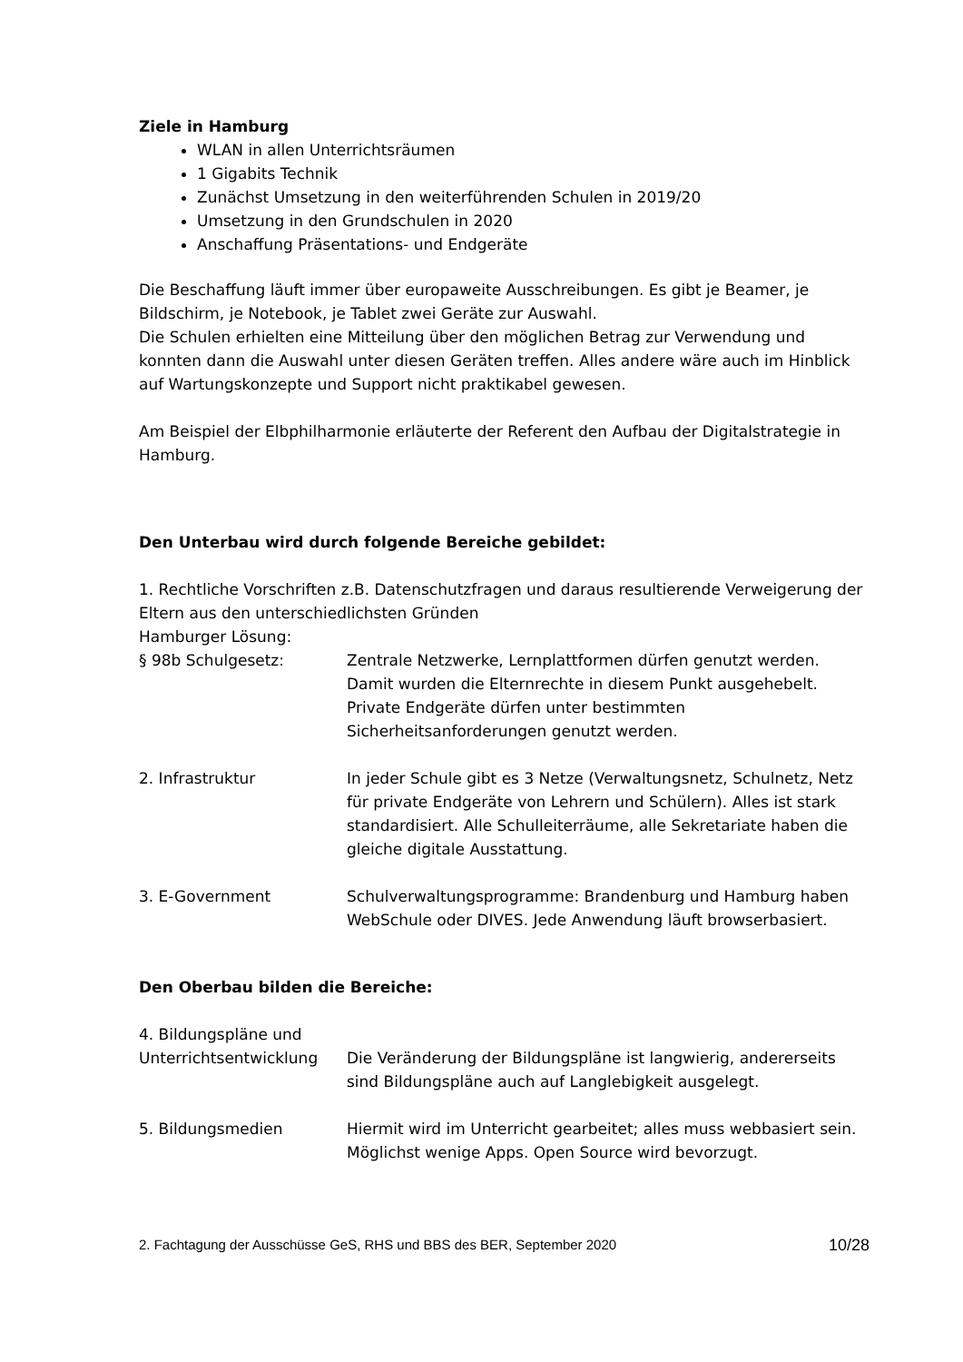Ziele in Hamburg
WLAN in allen Unterrichtsräumen
1 Gigabits Technik
Zunächst Umsetzung in den weiterführenden Schulen in 2019/20
Umsetzung in den Grundschulen in 2020
Anschaffung Präsentations- und Endgeräte
Die Beschaffung läuft immer über europaweite Ausschreibungen. Es gibt je Beamer, je Bildschirm, je Notebook, je Tablet zwei Geräte zur Auswahl.
Die Schulen erhielten eine Mitteilung über den möglichen Betrag zur Verwendung und konnten dann die Auswahl unter diesen Geräten treffen. Alles andere wäre auch im Hinblick auf Wartungskonzepte und Support nicht praktikabel gewesen.
Am Beispiel der Elbphilharmonie erläuterte der Referent den Aufbau der Digitalstrategie in Hamburg.
Den Unterbau wird durch folgende Bereiche gebildet:
1. Rechtliche Vorschriften z.B. Datenschutzfragen und daraus resultierende Verweigerung der Eltern aus den unterschiedlichsten Gründen
Hamburger Lösung:
§ 98b Schulgesetz: Zentrale Netzwerke, Lernplattformen dürfen genutzt werden. Damit wurden die Elternrechte in diesem Punkt ausgehebelt. Private Endgeräte dürfen unter bestimmten Sicherheitsanforderungen genutzt werden.
2. Infrastruktur In jeder Schule gibt es 3 Netze (Verwaltungsnetz, Schulnetz, Netz für private Endgeräte von Lehrern und Schülern). Alles ist stark standardisiert. Alle Schulleiterräume, alle Sekretariate haben die gleiche digitale Ausstattung.
3. E-Government Schulverwaltungsprogramme: Brandenburg und Hamburg haben WebSchule oder DIVES. Jede Anwendung läuft browserbasiert.
Den Oberbau bilden die Bereiche:
4. Bildungspläne und
Unterrichtsentwicklung Die Veränderung der Bildungspläne ist langwierig, andererseits sind Bildungspläne auch auf Langlebigkeit ausgelegt.
5. Bildungsmedien Hiermit wird im Unterricht gearbeitet; alles muss webbasiert sein. Möglichst wenige Apps. Open Source wird bevorzugt.
2. Fachtagung der Ausschüsse GeS, RHS und BBS des BER, September 2020 10/28